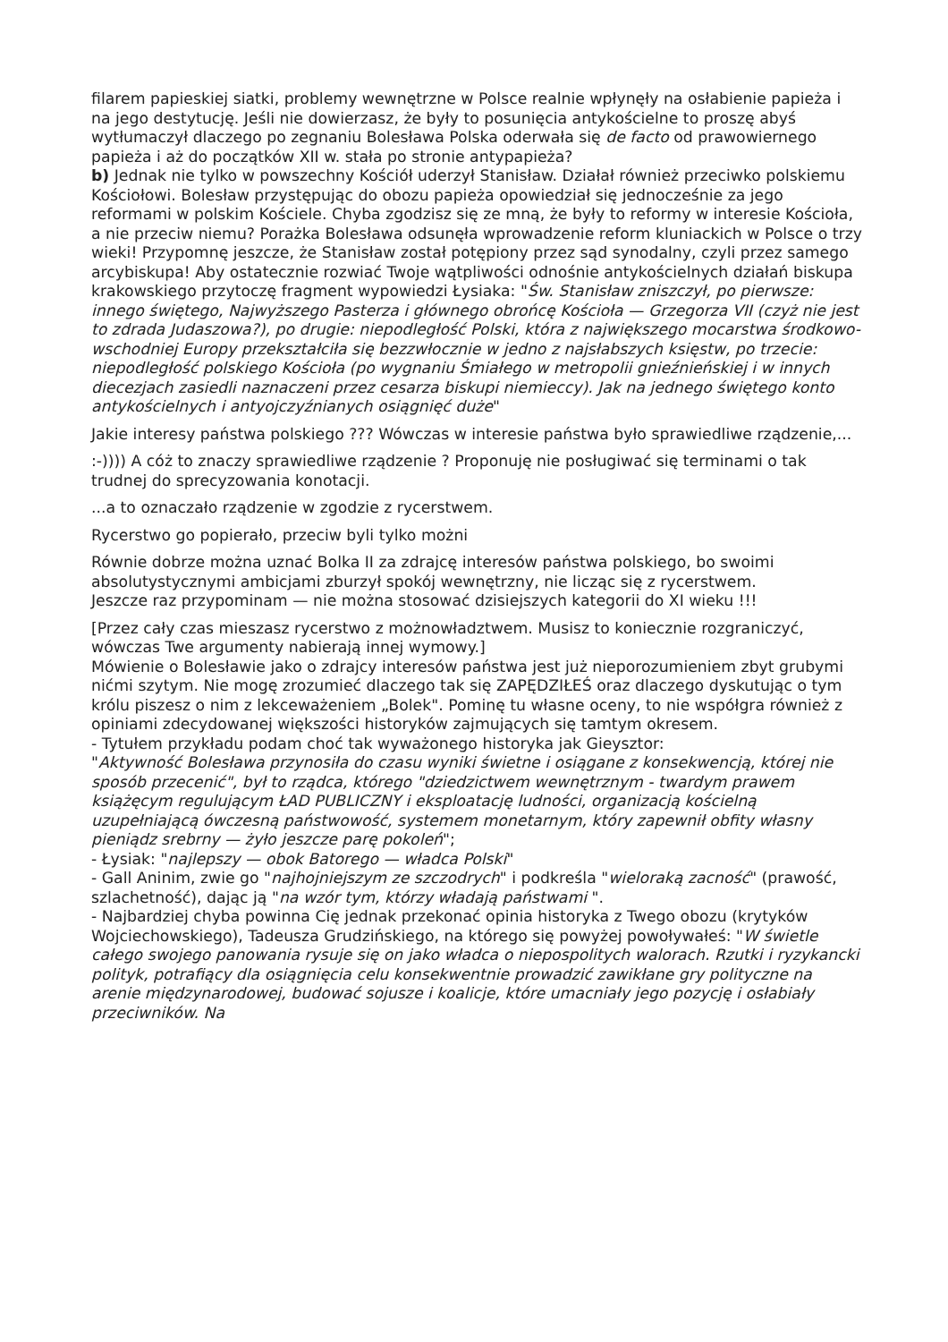filarem papieskiej siatki, problemy wewnętrzne w Polsce realnie wpłynęły na osłabienie papieża i na jego destytucję. Jeśli nie dowierzasz, że były to posunięcia antykościelne to proszę abyś wytłumaczył dlaczego po zegnaniu Bolesława Polska oderwała się de facto od prawowiernego papieża i aż do początków XII w. stała po stronie antypapieża?
b) Jednak nie tylko w powszechny Kościół uderzył Stanisław. Działał również przeciwko polskiemu Kościołowi. Bolesław przystępując do obozu papieża opowiedział się jednocześnie za jego reformami w polskim Kościele. Chyba zgodzisz się ze mną, że były to reformy w interesie Kościoła, a nie przeciw niemu? Porażka Bolesława odsunęła wprowadzenie reform kluniackich w Polsce o trzy wieki! Przypomnę jeszcze, że Stanisław został potępiony przez sąd synodalny, czyli przez samego arcybiskupa! Aby ostatecznie rozwiać Twoje wątpliwości odnośnie antykościelnych działań biskupa krakowskiego przytoczę fragment wypowiedzi Łysiaka: "Św. Stanisław zniszczył, po pierwsze: innego świętego, Najwyższego Pasterza i głównego obrońcę Kościoła — Grzegorza VII (czyż nie jest to zdrada Judaszowa?), po drugie: niepodległość Polski, która z największego mocarstwa środkowo-wschodniej Europy przekształciła się bezzwłocznie w jedno z najsłabszych księstw, po trzecie: niepodległość polskiego Kościoła (po wygnaniu Śmiałego w metropolii gnieźnieńskiej i w innych diecezjach zasiedli naznaczeni przez cesarza biskupi niemieccy). Jak na jednego świętego konto antykościelnych i antyojczyźnianych osiągnięć duże"
Jakie interesy państwa polskiego ??? Wówczas w interesie państwa było sprawiedliwe rządzenie,...
:-)))) A cóż to znaczy sprawiedliwe rządzenie ? Proponuję nie posługiwać się terminami o tak trudnej do sprecyzowania konotacji.
...a to oznaczało rządzenie w zgodzie z rycerstwem.
Rycerstwo go popierało, przeciw byli tylko możni
Równie dobrze można uznać Bolka II za zdrajcę interesów państwa polskiego, bo swoimi absolutystycznymi ambicjami zburzył spokój wewnętrzny, nie licząc się z rycerstwem.
Jeszcze raz przypominam — nie można stosować dzisiejszych kategorii do XI wieku !!!
[Przez cały czas mieszasz rycerstwo z możnowładztwem. Musisz to koniecznie rozgraniczyć, wówczas Twe argumenty nabierają innej wymowy.]
Mówienie o Bolesławie jako o zdrajcy interesów państwa jest już nieporozumieniem zbyt grubymi nićmi szytym. Nie mogę zrozumieć dlaczego tak się ZAPĘDZIŁEŚ oraz dlaczego dyskutując o tym królu piszesz o nim z lekceważeniem „Bolek". Pominę tu własne oceny, to nie współgra również z opiniami zdecydowanej większości historyków zajmujących się tamtym okresem.
- Tytułem przykładu podam choć tak wyważonego historyka jak Gieysztor:
"Aktywność Bolesława przynosiła do czasu wyniki świetne i osiągane z konsekwencją, której nie sposób przecenić", był to rządca, którego "dziedzictwem wewnętrznym - twardym prawem książęcym regulującym ŁAD PUBLICZNY i eksploatację ludności, organizacją kościelną uzupełniającą ówczesną państwowość, systemem monetarnym, który zapewnił obfity własny pieniądz srebrny — żyło jeszcze parę pokoleń";
- Łysiak: "najlepszy — obok Batorego — władca Polski"
- Gall Aninim, zwie go "najhojniejszym ze szczodrych" i podkreśla "wieloraką zacność" (prawość, szlachetność), dając ją "na wzór tym, którzy władają państwami ".
- Najbardziej chyba powinna Cię jednak przekonać opinia historyka z Twego obozu (krytyków Wojciechowskiego), Tadeusza Grudzińskiego, na którego się powyżej powoływałeś: "W świetle całego swojego panowania rysuje się on jako władca o niepospolitych walorach. Rzutki i ryzykancki polityk, potrafiący dla osiągnięcia celu konsekwentnie prowadzić zawikłane gry polityczne na arenie międzynarodowej, budować sojusze i koalicje, które umacniały jego pozycję i osłabiały przeciwników. Na